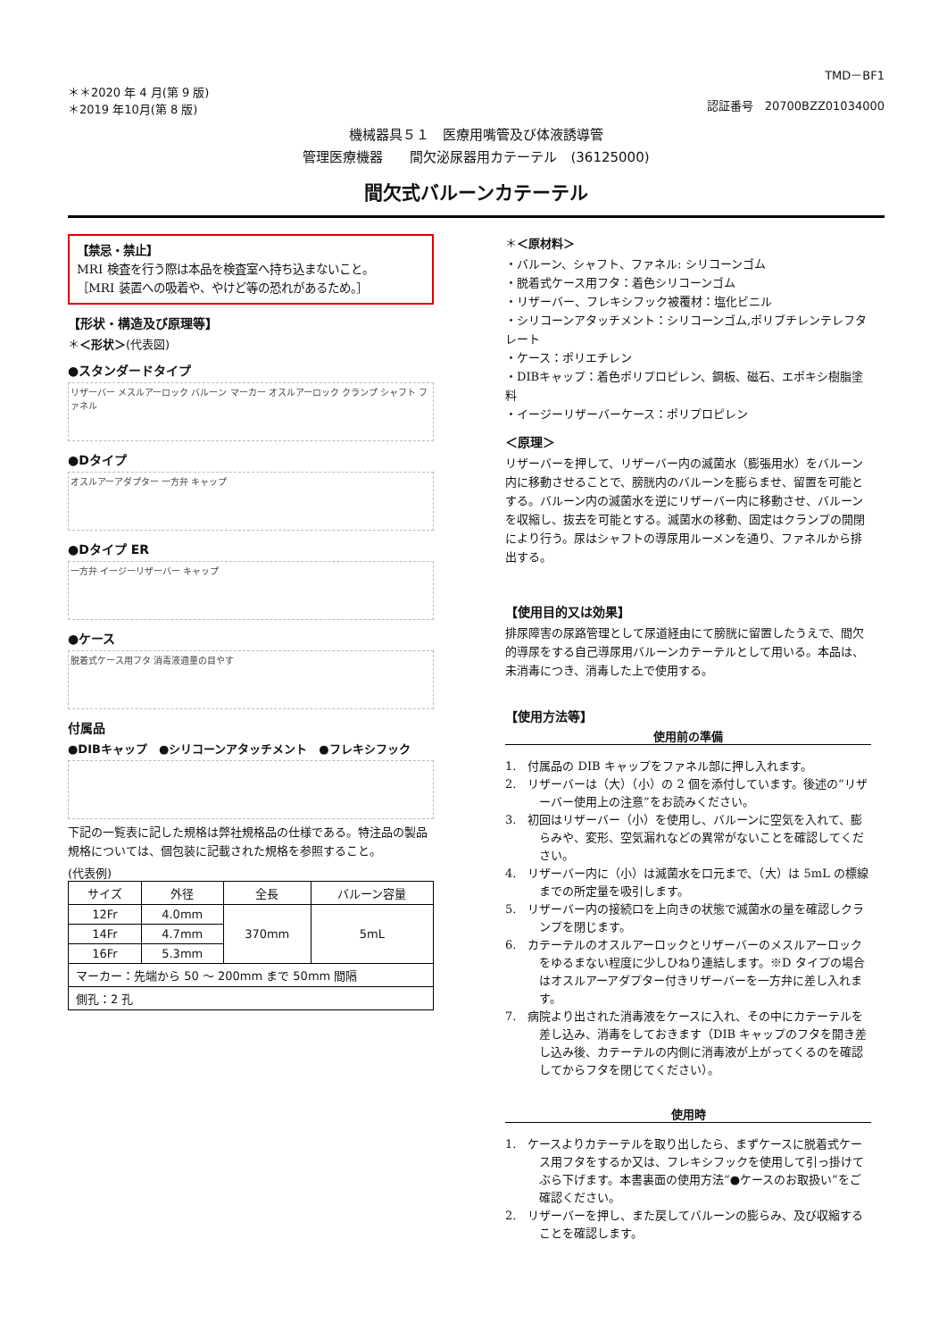TMD－BF1
＊＊2020 年 4 月(第 9 版)
＊2019 年10月(第 8 版)
認証番号　20700BZZ01034000
機械器具５１　医療用嘴管及び体液誘導管
管理医療機器　　間欠泌尿器用カテーテル　(36125000)
間欠式バルーンカテーテル
【禁忌・禁止】
MRI 検査を行う際は本品を検査室へ持ち込まないこと。
［MRI 装置への吸着や、やけど等の恐れがあるため。］
【形状・構造及び原理等】
＊＜形状＞(代表図)
●スタンダードタイプ
リザーバー メスルアーロック バルーン マーカー オスルアーロック クランプ シャフト ファネル
●Dタイプ
オスルアーアダプター 一方弁 キャップ
●Dタイプ ER
一方弁 イージーリザーバー キャップ
●ケース
脱着式ケース用フタ 消毒液適量の目やす
付属品
●DIBキャップ　●シリコーンアタッチメント　●フレキシフック
下記の一覧表に記した規格は弊社規格品の仕様である。特注品の製品規格については、個包装に記載された規格を参照すること。
(代表例)
| サイズ | 外径 | 全長 | バルーン容量 |
| --- | --- | --- | --- |
| 12Fr | 4.0mm | 370mm | 5mL |
| 14Fr | 4.7mm | | |
| 16Fr | 5.3mm | | |
| マーカー：先端から 50 ～ 200mm まで 50mm 間隔 | | | |
| 側孔：2 孔 | | | |
＊＜原材料＞
・バルーン、シャフト、ファネル: シリコーンゴム
・脱着式ケース用フタ：着色シリコーンゴム
・リザーバー、フレキシフック被覆材：塩化ビニル
・シリコーンアタッチメント：シリコーンゴム,ポリブチレンテレフタレート
・ケース：ポリエチレン
・DIBキャップ：着色ポリプロピレン、鋼板、磁石、エポキシ樹脂塗料
・イージーリザーバーケース：ポリプロピレン
＜原理＞
リザーバーを押して、リザーバー内の滅菌水（膨張用水）をバルーン内に移動させることで、膀胱内のバルーンを膨らませ、留置を可能とする。バルーン内の滅菌水を逆にリザーバー内に移動させ、バルーンを収縮し、抜去を可能とする。滅菌水の移動、固定はクランプの開閉により行う。尿はシャフトの導尿用ルーメンを通り、ファネルから排出する。
【使用目的又は効果】
排尿障害の尿路管理として尿道経由にて膀胱に留置したうえで、間欠的導尿をする自己導尿用バルーンカテーテルとして用いる。本品は、未消毒につき、消毒した上で使用する。
【使用方法等】
使用前の準備
1.　付属品の DIB キャップをファネル部に押し入れます。
2.　リザーバーは（大）（小）の 2 個を添付しています。後述の“リザーバー使用上の注意”をお読みください。
3.　初回はリザーバー（小）を使用し、バルーンに空気を入れて、膨らみや、変形、空気漏れなどの異常がないことを確認してください。
4.　リザーバー内に（小）は滅菌水を口元まで、（大）は 5mL の標線までの所定量を吸引します。
5.　リザーバー内の接続口を上向きの状態で滅菌水の量を確認しクランプを閉じます。
6.　カテーテルのオスルアーロックとリザーバーのメスルアーロックをゆるまない程度に少しひねり連結します。※D タイプの場合はオスルアーアダプター付きリザーバーを一方弁に差し入れます。
7.　病院より出された消毒液をケースに入れ、その中にカテーテルを差し込み、消毒をしておきます（DIB キャップのフタを開き差し込み後、カテーテルの内側に消毒液が上がってくるのを確認してからフタを閉じてください）。
使用時
1.　ケースよりカテーテルを取り出したら、まずケースに脱着式ケース用フタをするか又は、フレキシフックを使用して引っ掛けてぶら下げます。本書裏面の使用方法“●ケースのお取扱い”をご確認ください。
2.　リザーバーを押し、また戻してバルーンの膨らみ、及び収縮することを確認します。